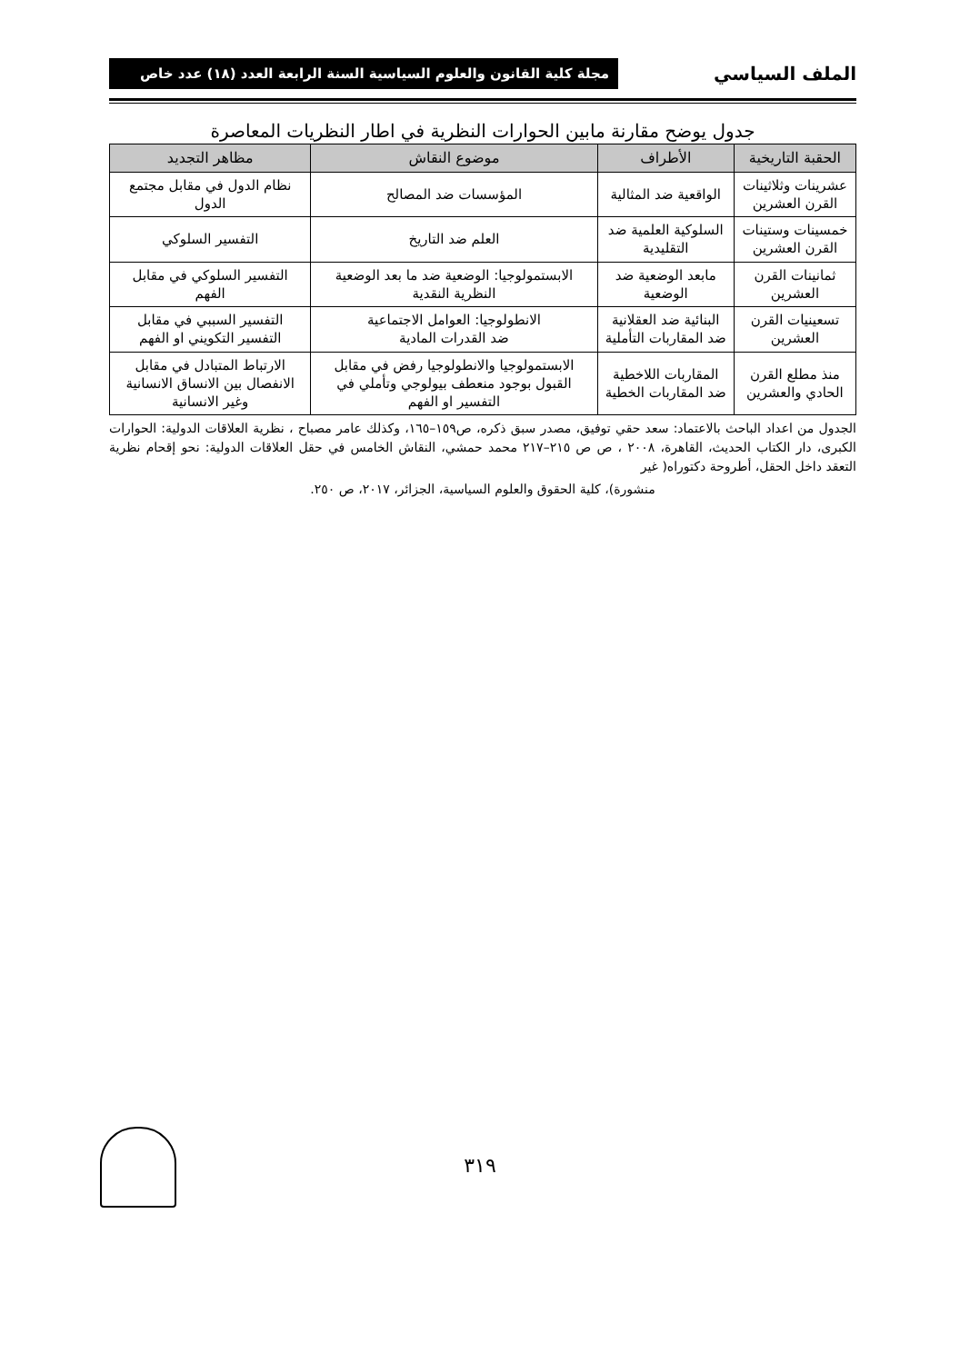الملف السياسي مجلة كلية القانون والعلوم السياسية السنة الرابعة العدد (١٨) عدد خاص
جدول يوضح مقارنة مابين الحوارات النظرية في اطار النظريات المعاصرة
| الحقبة التاريخية | الأطراف | موضوع النقاش | مظاهر التجديد |
| --- | --- | --- | --- |
| عشرينات وثلاثينات القرن العشرين | الواقعية ضد المثالية | المؤسسات ضد المصالح | نظام الدول في مقابل مجتمع الدول |
| خمسينات وستينات القرن العشرين | السلوكية العلمية ضد التقليدية | العلم ضد التاريخ | التفسير السلوكي |
| ثمانينات القرن العشرين | مابعد الوضعية ضد الوضعية | الابستمولوجيا: الوضعية ضد ما بعد الوضعية النظرية النقدية | التفسير السلوكي في مقابل الفهم |
| تسعينيات القرن العشرين | البنائية ضد العقلانية ضد المقاربات التأملية | الانطولوجيا: العوامل الاجتماعية ضد القدرات المادية | التفسير السببي في مقابل التفسير التكويني او الفهم |
| منذ مطلع القرن الحادي والعشرين | المقاربات اللاخطية ضد المقاربات الخطية | الابستمولوجيا والانطولوجيا رفض في مقابل القبول بوجود منعطف بيولوجي وتأملي في التفسير او الفهم | الارتباط المتبادل في مقابل الانفصال بين الانساق الانسانية وغير الانسانية |
الجدول من اعداد الباحث بالاعتماد: سعد حقي توفيق، مصدر سبق ذكره، ص١٥٩–١٦٥، وكذلك عامر مصباح ، نظرية العلاقات الدولية: الحوارات الكبرى، دار الكتاب الحديث، القاهرة، ٢٠٠٨ ، ص ص ٢١٥–٢١٧ محمد حمشي، النقاش الخامس في حقل العلاقات الدولية: نحو إقحام نظرية التعقد داخل الحقل، أطروحة دكتوراه( غير
منشورة)، كلية الحقوق والعلوم السياسية، الجزائر، ٢٠١٧، ص ٢٥٠.
٣١٩